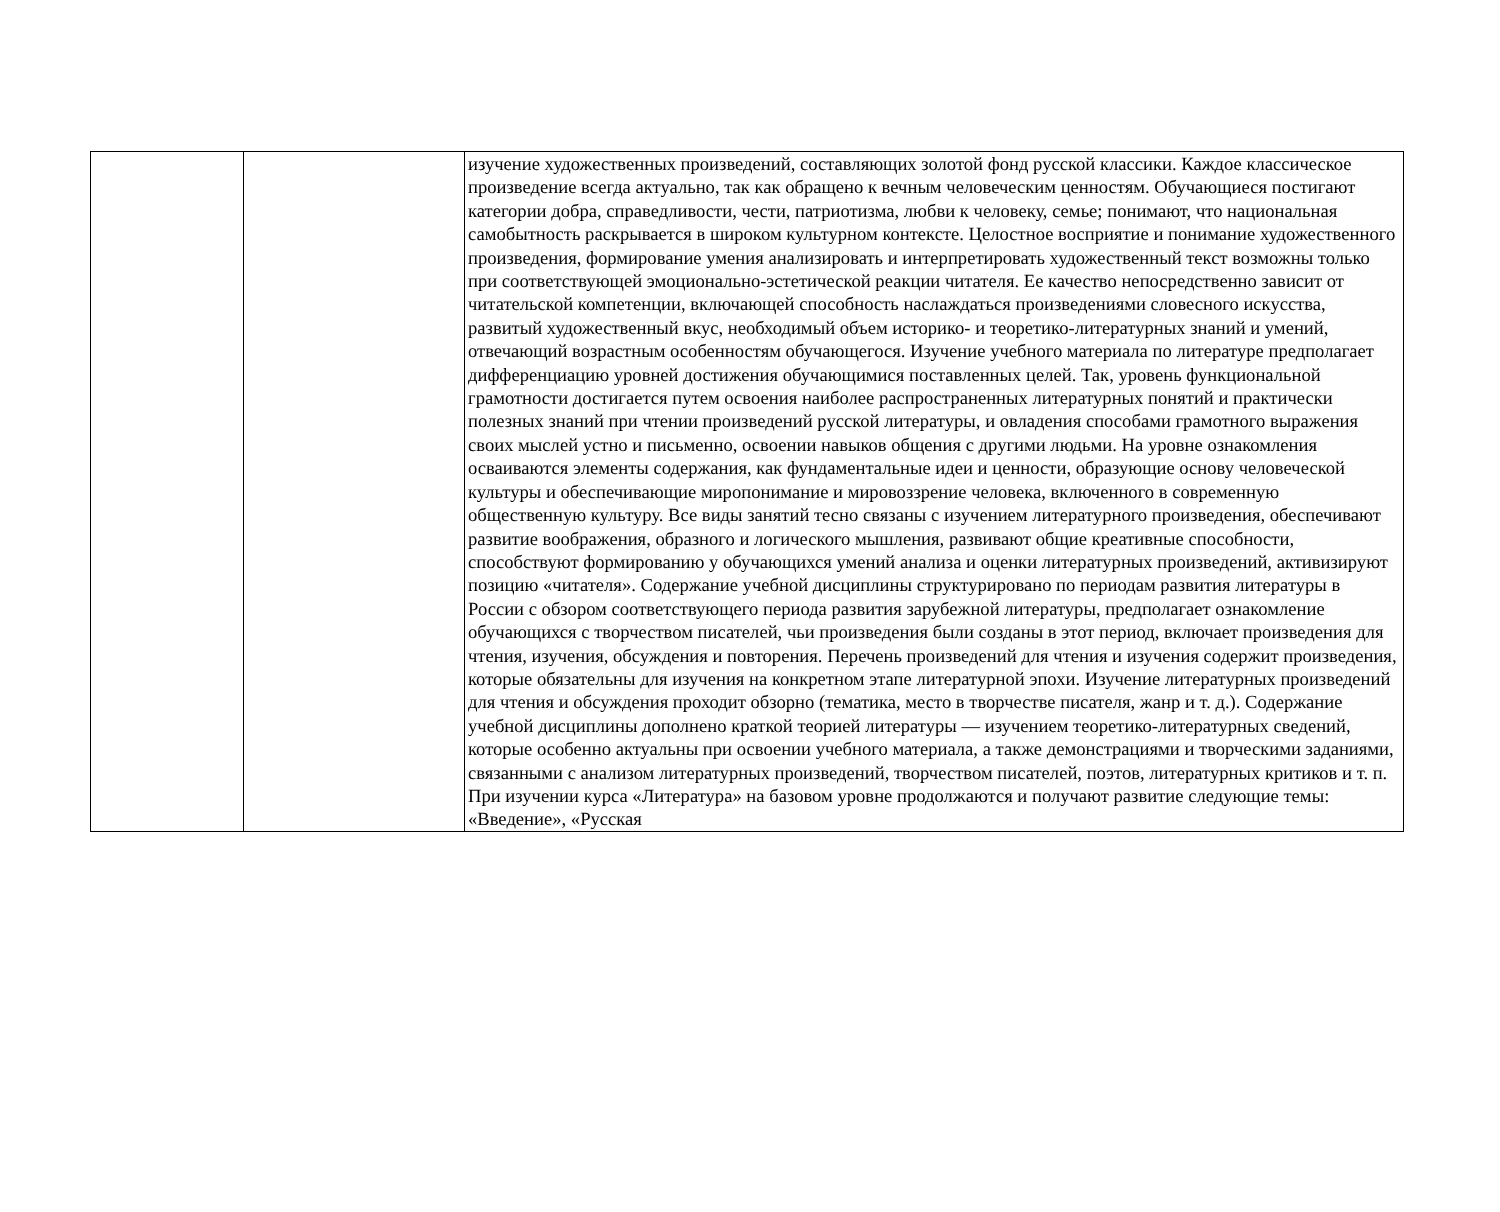| | | изучение художественных произведений, составляющих золотой фонд русской классики. Каждое классическое произведение всегда актуально, так как обращено к вечным человеческим ценностям. Обучающиеся постигают категории добра, справедливости, чести, патриотизма, любви к человеку, семье; понимают, что национальная самобытность раскрывается в широком культурном контексте. Целостное восприятие и понимание художественного произведения, формирование умения анализировать и интерпретировать художественный текст возможны только при соответствующей эмоционально-эстетической реакции читателя. Ее качество непосредственно зависит от читательской компетенции, включающей способность наслаждаться произведениями словесного искусства, развитый художественный вкус, необходимый объем историко- и теоретико-литературных знаний и умений, отвечающий возрастным особенностям обучающегося. Изучение учебного материала по литературе предполагает дифференциацию уровней достижения обучающимися поставленных целей. Так, уровень функциональной грамотности достигается путем освоения наиболее распространенных литературных понятий и практически полезных знаний при чтении произведений русской литературы, и овладения способами грамотного выражения своих мыслей устно и письменно, освоении навыков общения с другими людьми. На уровне ознакомления осваиваются элементы содержания, как фундаментальные идеи и ценности, образующие основу человеческой культуры и обеспечивающие миропонимание и мировоззрение человека, включенного в современную общественную культуру. Все виды занятий тесно связаны с изучением литературного произведения, обеспечивают развитие воображения, образного и логического мышления, развивают общие креативные способности, способствуют формированию у обучающихся умений анализа и оценки литературных произведений, активизируют позицию «читателя». Содержание учебной дисциплины структурировано по периодам развития литературы в России с обзором соответствующего периода развития зарубежной литературы, предполагает ознакомление обучающихся с творчеством писателей, чьи произведения были созданы в этот период, включает произведения для чтения, изучения, обсуждения и повторения. Перечень произведений для чтения и изучения содержит произведения, которые обязательны для изучения на конкретном этапе литературной эпохи. Изучение литературных произведений для чтения и обсуждения проходит обзорно (тематика, место в творчестве писателя, жанр и т. д.). Содержание учебной дисциплины дополнено краткой теорией литературы — изучением теоретико-литературных сведений, которые особенно актуальны при освоении учебного материала, а также демонстрациями и творческими заданиями, связанными с анализом литературных произведений, творчеством писателей, поэтов, литературных критиков и т. п. При изучении курса «Литература» на базовом уровне продолжаются и получают развитие следующие темы: «Введение», «Русская |